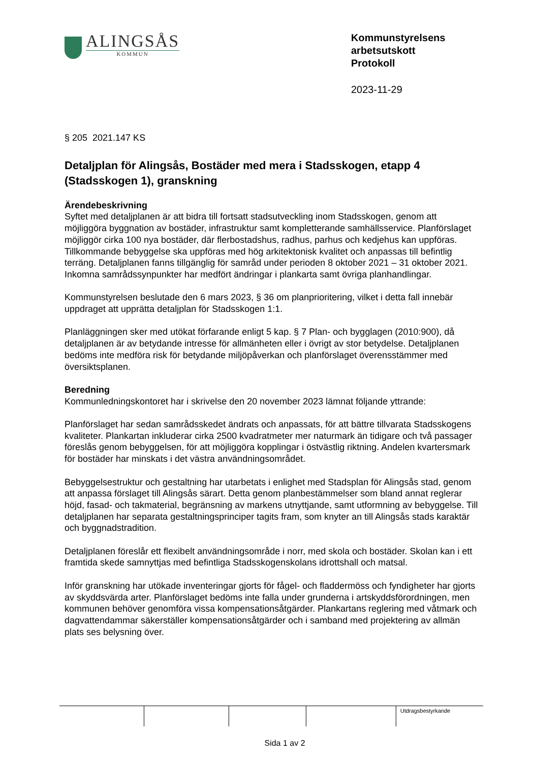ALINGSÅS
KOMMUN
Kommunstyrelsens
arbetsutskott
Protokoll
2023-11-29
§ 205 2021.147 KS
Detaljplan för Alingsås, Bostäder med mera i Stadsskogen, etapp 4 (Stadsskogen 1), granskning
Ärendebeskrivning
Syftet med detaljplanen är att bidra till fortsatt stadsutveckling inom Stadsskogen, genom att möjliggöra byggnation av bostäder, infrastruktur samt kompletterande samhällsservice. Planförslaget möjliggör cirka 100 nya bostäder, där flerbostadshus, radhus, parhus och kedjehus kan uppföras. Tillkommande bebyggelse ska uppföras med hög arkitektonisk kvalitet och anpassas till befintlig terräng. Detaljplanen fanns tillgänglig för samråd under perioden 8 oktober 2021 – 31 oktober 2021. Inkomna samrådssynpunkter har medfört ändringar i plankarta samt övriga planhandlingar.
Kommunstyrelsen beslutade den 6 mars 2023, § 36 om planprioritering, vilket i detta fall innebär uppdraget att upprätta detaljplan för Stadsskogen 1:1.
Planläggningen sker med utökat förfarande enligt 5 kap. § 7 Plan- och bygglagen (2010:900), då detaljplanen är av betydande intresse för allmänheten eller i övrigt av stor betydelse. Detaljplanen bedöms inte medföra risk för betydande miljöpåverkan och planförslaget överensstämmer med översiktsplanen.
Beredning
Kommunledningskontoret har i skrivelse den 20 november 2023 lämnat följande yttrande:
Planförslaget har sedan samrådsskedet ändrats och anpassats, för att bättre tillvarata Stadsskogens kvaliteter. Plankartan inkluderar cirka 2500 kvadratmeter mer naturmark än tidigare och två passager föreslås genom bebyggelsen, för att möjliggöra kopplingar i östvästlig riktning. Andelen kvartersmark för bostäder har minskats i det västra användningsområdet.
Bebyggelsestruktur och gestaltning har utarbetats i enlighet med Stadsplan för Alingsås stad, genom att anpassa förslaget till Alingsås särart. Detta genom planbestämmelser som bland annat reglerar höjd, fasad- och takmaterial, begränsning av markens utnyttjande, samt utformning av bebyggelse. Till detaljplanen har separata gestaltningsprinciper tagits fram, som knyter an till Alingsås stads karaktär och byggnadstradition.
Detaljplanen föreslår ett flexibelt användningsområde i norr, med skola och bostäder. Skolan kan i ett framtida skede samnyttjas med befintliga Stadsskogenskolans idrottshall och matsal.
Inför granskning har utökade inventeringar gjorts för fågel- och fladdermöss och fyndigheter har gjorts av skyddsvärda arter. Planförslaget bedöms inte falla under grunderna i artskyddsförordningen, men kommunen behöver genomföra vissa kompensationsåtgärder. Plankartans reglering med våtmark och dagvattendammar säkerställer kompensationsåtgärder och i samband med projektering av allmän plats ses belysning över.
| | | | | Utdragsbestyrkande |
Sida 1 av 2